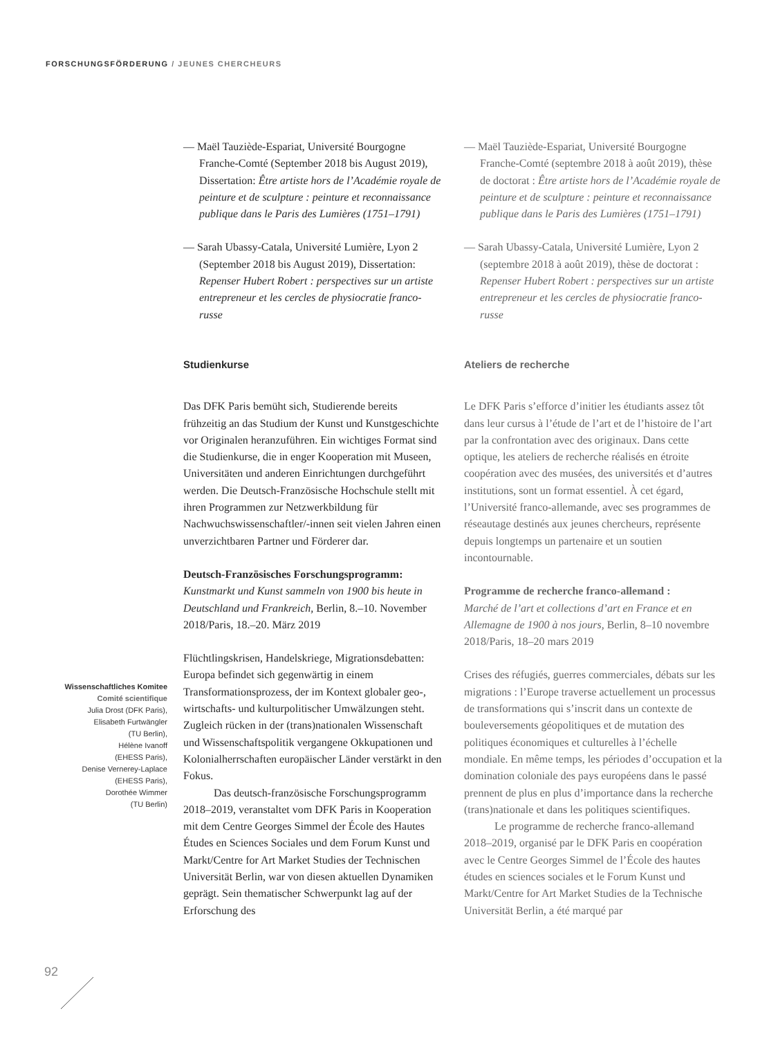FORSCHUNGSFÖRDERUNG / JEUNES CHERCHEURS
— Maël Tauziède-Espariat, Université Bourgogne Franche-Comté (September 2018 bis August 2019), Dissertation: Être artiste hors de l’Académie royale de peinture et de sculpture : peinture et reconnaissance publique dans le Paris des Lumières (1751–1791)
— Sarah Ubassy-Catala, Université Lumière, Lyon 2 (September 2018 bis August 2019), Dissertation: Repenser Hubert Robert : perspectives sur un artiste entrepreneur et les cercles de physiocratie franco-russe
Studienkurse
Das DFK Paris bemüht sich, Studierende bereits frühzeitig an das Studium der Kunst und Kunstgeschichte vor Originalen heranzuführen. Ein wichtiges Format sind die Studienkurse, die in enger Kooperation mit Museen, Universitäten und anderen Einrichtungen durchgeführt werden. Die Deutsch-Französische Hochschule stellt mit ihren Programmen zur Netzwerkbildung für Nachwuchswissenschaftler/-innen seit vielen Jahren einen unverzichtbaren Partner und Förderer dar.
Deutsch-Französisches Forschungsprogramm:
Kunstmarkt und Kunst sammeln von 1900 bis heute in Deutschland und Frankreich, Berlin, 8.–10. November 2018/Paris, 18.–20. März 2019
Flüchtlingskrisen, Handelskriege, Migrationsdebatten: Europa befindet sich gegenwärtig in einem Transformationsprozess, der im Kontext globaler geo-, wirtschafts- und kulturpolitischer Umwälzungen steht. Zugleich rücken in der (trans)nationalen Wissenschaft und Wissenschaftspolitik vergangene Okkupationen und Kolonialherrschaften europäischer Länder verstärkt in den Fokus.
Das deutsch-französische Forschungsprogramm 2018–2019, veranstaltet vom DFK Paris in Kooperation mit dem Centre Georges Simmel der École des Hautes Études en Sciences Sociales und dem Forum Kunst und Markt/Centre for Art Market Studies der Technischen Universität Berlin, war von diesen aktuellen Dynamiken geprägt. Sein thematischer Schwerpunkt lag auf der Erforschung des
— Maël Tauziède-Espariat, Université Bourgogne Franche-Comté (septembre 2018 à août 2019), thèse de doctorat : Être artiste hors de l’Académie royale de peinture et de sculpture : peinture et reconnaissance publique dans le Paris des Lumières (1751–1791)
— Sarah Ubassy-Catala, Université Lumière, Lyon 2 (septembre 2018 à août 2019), thèse de doctorat : Repenser Hubert Robert : perspectives sur un artiste entrepreneur et les cercles de physiocratie franco-russe
Ateliers de recherche
Le DFK Paris s’efforce d’initier les étudiants assez tôt dans leur cursus à l’étude de l’art et de l’histoire de l’art par la confrontation avec des originaux. Dans cette optique, les ateliers de recherche réalisés en étroite coopération avec des musées, des universités et d’autres institutions, sont un format essentiel. À cet égard, l’Université franco-allemande, avec ses programmes de réseautage destinés aux jeunes chercheurs, représente depuis longtemps un partenaire et un soutien incontournable.
Programme de recherche franco-allemand :
Marché de l’art et collections d’art en France et en Allemagne de 1900 à nos jours, Berlin, 8–10 novembre 2018/Paris, 18–20 mars 2019
Crises des réfugiés, guerres commerciales, débats sur les migrations : l’Europe traverse actuellement un processus de transformations qui s’inscrit dans un contexte de bouleversements géopolitiques et de mutation des politiques économiques et culturelles à l’échelle mondiale. En même temps, les périodes d’occupation et la domination coloniale des pays européens dans le passé prennent de plus en plus d’importance dans la recherche (trans)nationale et dans les politiques scientifiques.
Le programme de recherche franco-allemand 2018–2019, organisé par le DFK Paris en coopération avec le Centre Georges Simmel de l’École des hautes études en sciences sociales et le Forum Kunst und Markt/Centre for Art Market Studies de la Technische Universität Berlin, a été marqué par
Wissenschaftliches Komitee
Comité scientifique
Julia Drost (DFK Paris),
Elisabeth Furtwängler
(TU Berlin),
Hélène Ivanoff
(EHESS Paris),
Denise Vernerey-Laplace
(EHESS Paris),
Dorothée Wimmer
(TU Berlin)
92